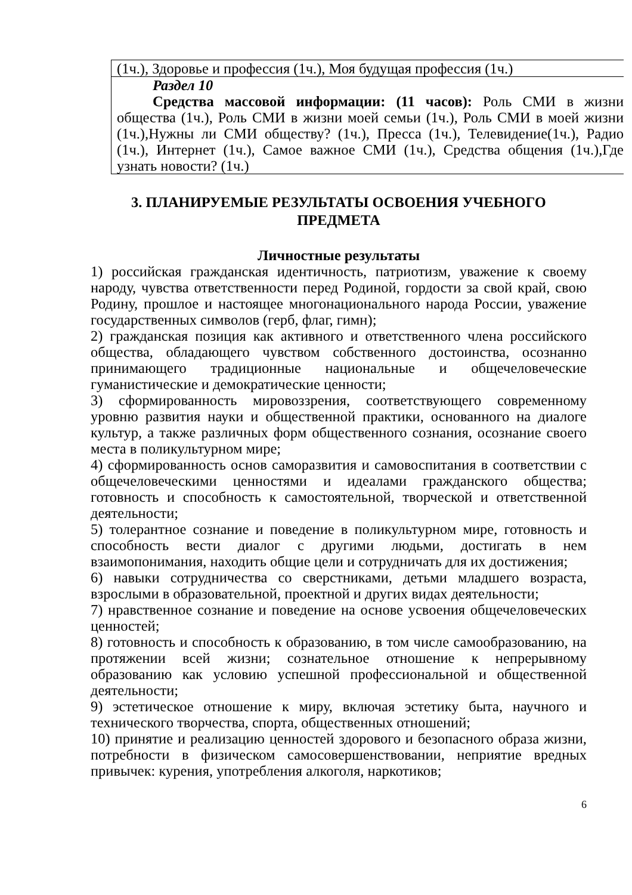| (1ч.), Здоровье и профессия (1ч.), Моя будущая профессия (1ч.) |
| Раздел 10 Средства массовой информации: (11 часов): Роль СМИ в жизни общества (1ч.), Роль СМИ в жизни моей семьи (1ч.), Роль СМИ в моей жизни (1ч.),Нужны ли СМИ обществу? (1ч.), Пресса (1ч.), Телевидение(1ч.), Радио (1ч.), Интернет (1ч.), Самое важное СМИ (1ч.), Средства общения (1ч.),Где узнать новости? (1ч.) |
3. ПЛАНИРУЕМЫЕ РЕЗУЛЬТАТЫ ОСВОЕНИЯ УЧЕБНОГО ПРЕДМЕТА
Личностные результаты
1) российская гражданская идентичность, патриотизм, уважение к своему народу, чувства ответственности перед Родиной, гордости за свой край, свою Родину, прошлое и настоящее многонационального народа России, уважение государственных символов (герб, флаг, гимн);
2) гражданская позиция как активного и ответственного члена российского общества, обладающего чувством собственного достоинства, осознанно принимающего традиционные национальные и общечеловеческие гуманистические и демократические ценности;
3) сформированность мировоззрения, соответствующего современному уровню развития науки и общественной практики, основанного на диалоге культур, а также различных форм общественного сознания, осознание своего места в поликультурном мире;
4) сформированность основ саморазвития и самовоспитания в соответствии с общечеловеческими ценностями и идеалами гражданского общества; готовность и способность к самостоятельной, творческой и ответственной деятельности;
5) толерантное сознание и поведение в поликультурном мире, готовность и способность вести диалог с другими людьми, достигать в нем взаимопонимания, находить общие цели и сотрудничать для их достижения;
6) навыки сотрудничества со сверстниками, детьми младшего возраста, взрослыми в образовательной, проектной и других видах деятельности;
7) нравственное сознание и поведение на основе усвоения общечеловеческих ценностей;
8) готовность и способность к образованию, в том числе самообразованию, на протяжении всей жизни; сознательное отношение к непрерывному образованию как условию успешной профессиональной и общественной деятельности;
9) эстетическое отношение к миру, включая эстетику быта, научного и технического творчества, спорта, общественных отношений;
10) принятие и реализацию ценностей здорового и безопасного образа жизни, потребности в физическом самосовершенствовании, неприятие вредных привычек: курения, употребления алкоголя, наркотиков;
6